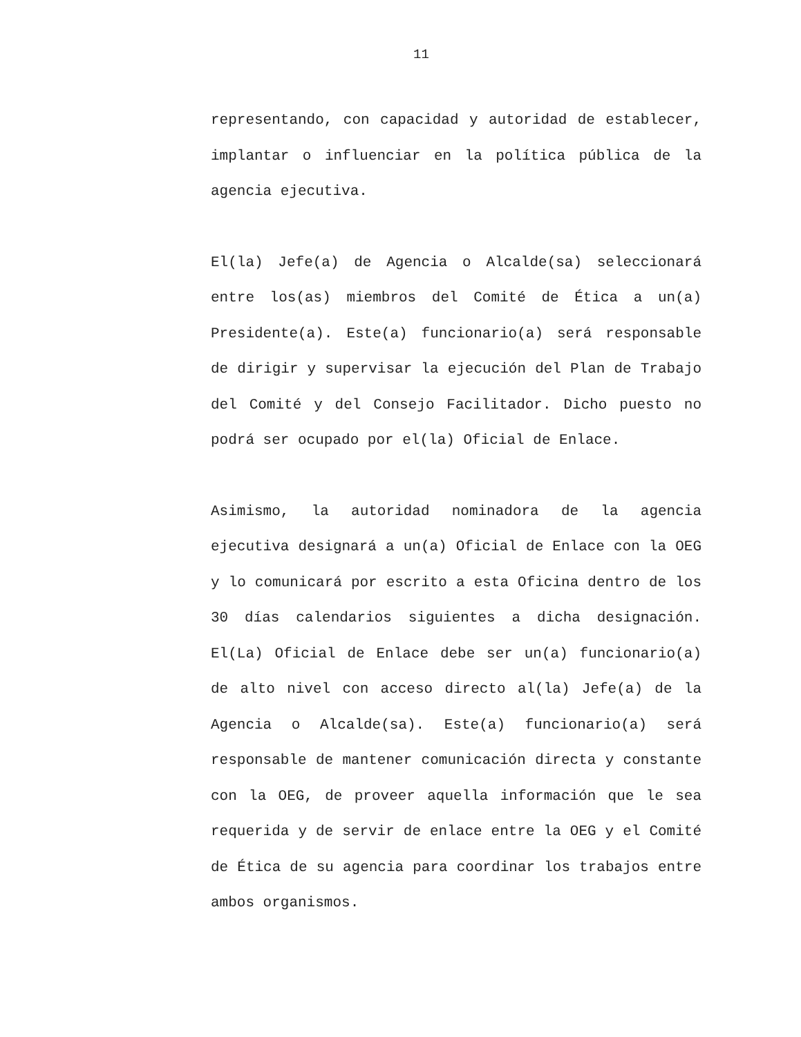11
representando, con capacidad y autoridad de establecer, implantar o influenciar en la política pública de la agencia ejecutiva.
El(la) Jefe(a) de Agencia o Alcalde(sa) seleccionará entre los(as) miembros del Comité de Ética a un(a) Presidente(a). Este(a) funcionario(a) será responsable de dirigir y supervisar la ejecución del Plan de Trabajo del Comité y del Consejo Facilitador. Dicho puesto no podrá ser ocupado por el(la) Oficial de Enlace.
Asimismo, la autoridad nominadora de la agencia ejecutiva designará a un(a) Oficial de Enlace con la OEG y lo comunicará por escrito a esta Oficina dentro de los 30 días calendarios siguientes a dicha designación. El(La) Oficial de Enlace debe ser un(a) funcionario(a) de alto nivel con acceso directo al(la) Jefe(a) de la Agencia o Alcalde(sa). Este(a) funcionario(a) será responsable de mantener comunicación directa y constante con la OEG, de proveer aquella información que le sea requerida y de servir de enlace entre la OEG y el Comité de Ética de su agencia para coordinar los trabajos entre ambos organismos.